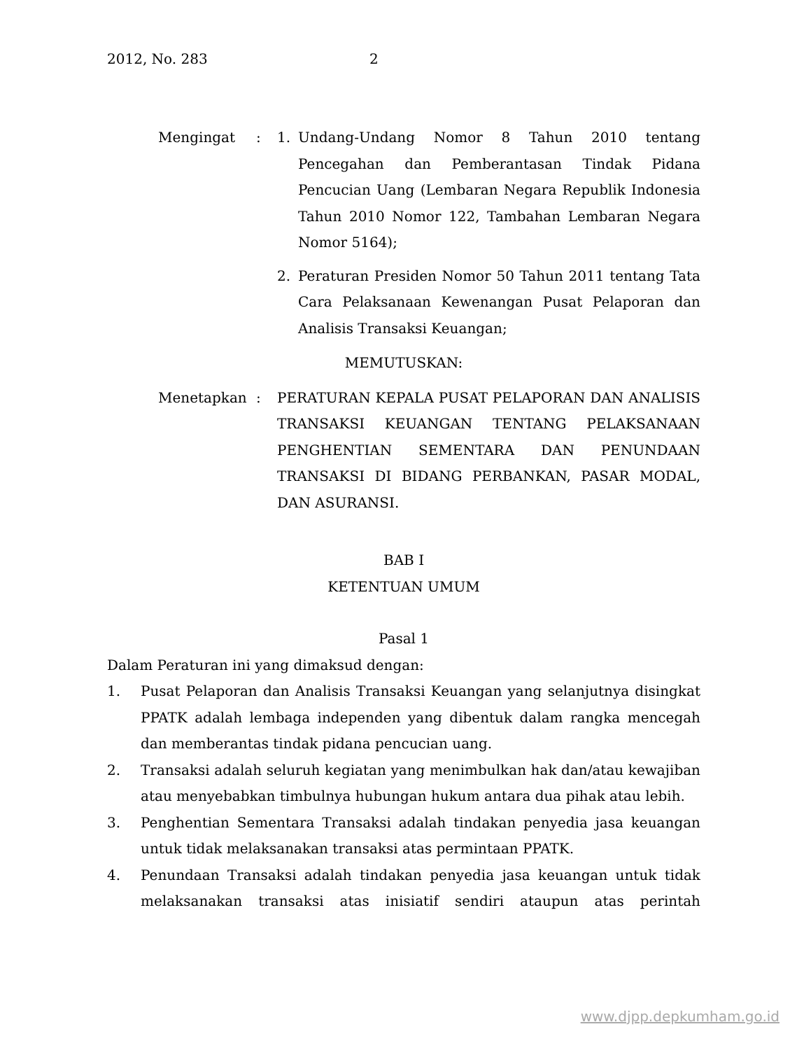2012, No. 283 2
Mengingat : 1. Undang-Undang Nomor 8 Tahun 2010 tentang Pencegahan dan Pemberantasan Tindak Pidana Pencucian Uang (Lembaran Negara Republik Indonesia Tahun 2010 Nomor 122, Tambahan Lembaran Negara Nomor 5164);
2. Peraturan Presiden Nomor 50 Tahun 2011 tentang Tata Cara Pelaksanaan Kewenangan Pusat Pelaporan dan Analisis Transaksi Keuangan;
MEMUTUSKAN:
Menetapkan : PERATURAN KEPALA PUSAT PELAPORAN DAN ANALISIS TRANSAKSI KEUANGAN TENTANG PELAKSANAAN PENGHENTIAN SEMENTARA DAN PENUNDAAN TRANSAKSI DI BIDANG PERBANKAN, PASAR MODAL, DAN ASURANSI.
BAB I
KETENTUAN UMUM
Pasal 1
Dalam Peraturan ini yang dimaksud dengan:
1. Pusat Pelaporan dan Analisis Transaksi Keuangan yang selanjutnya disingkat PPATK adalah lembaga independen yang dibentuk dalam rangka mencegah dan memberantas tindak pidana pencucian uang.
2. Transaksi adalah seluruh kegiatan yang menimbulkan hak dan/atau kewajiban atau menyebabkan timbulnya hubungan hukum antara dua pihak atau lebih.
3. Penghentian Sementara Transaksi adalah tindakan penyedia jasa keuangan untuk tidak melaksanakan transaksi atas permintaan PPATK.
4. Penundaan Transaksi adalah tindakan penyedia jasa keuangan untuk tidak melaksanakan transaksi atas inisiatif sendiri ataupun atas perintah
www.djpp.depkumham.go.id